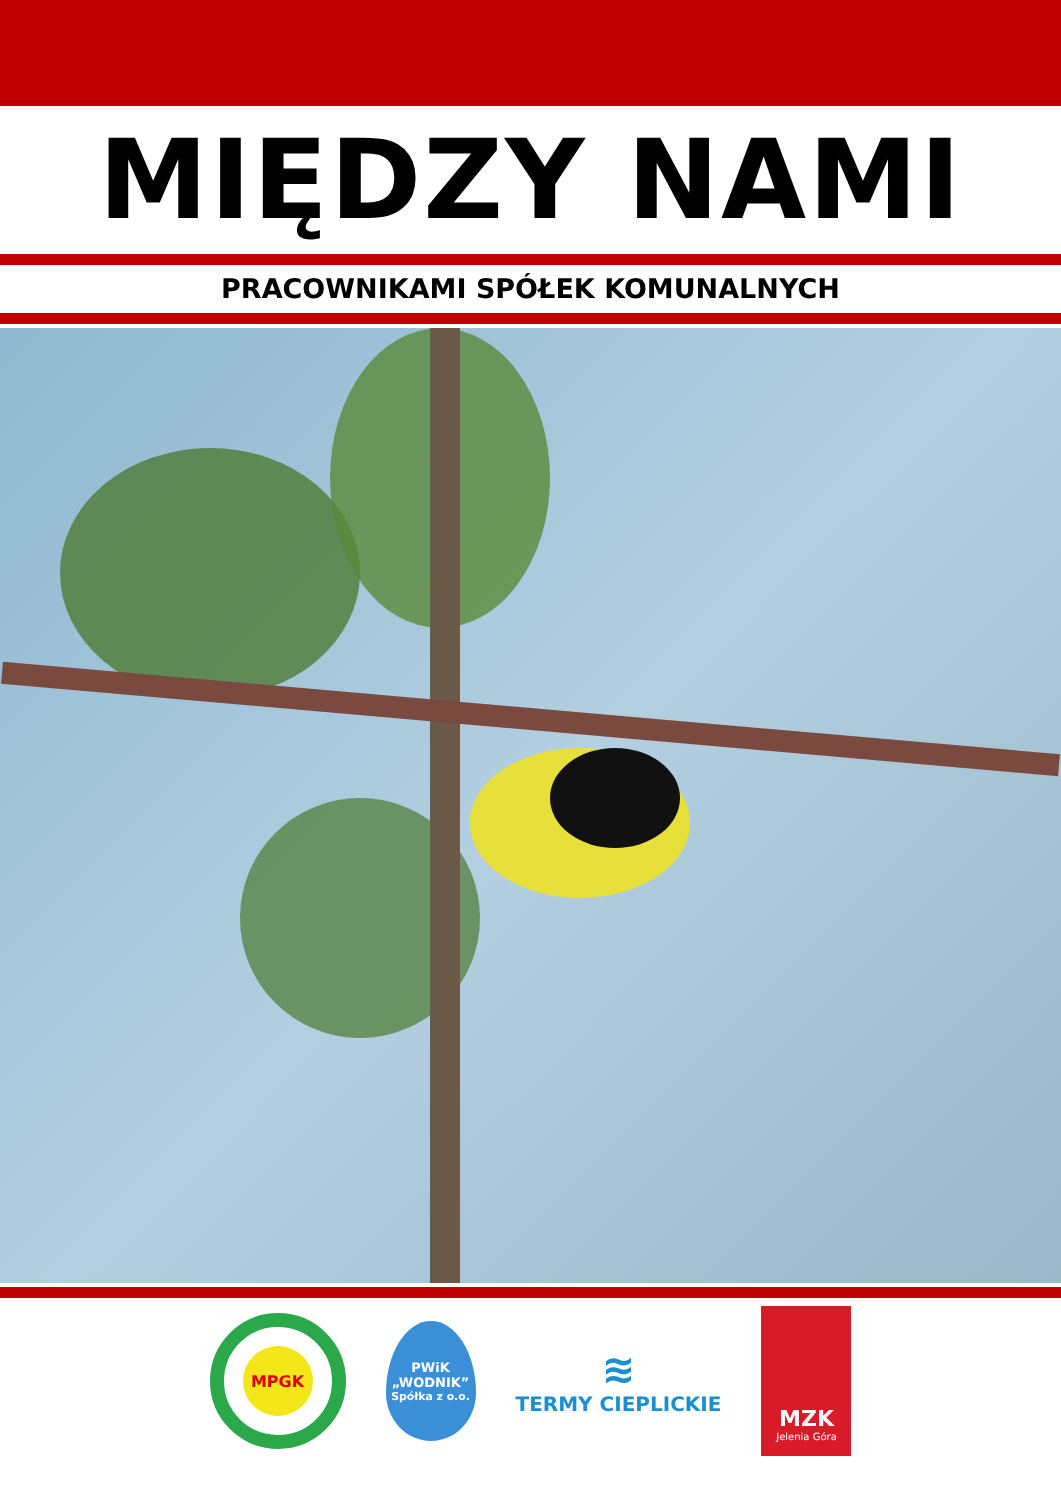MIĘDZY NAMI
PRACOWNIKAMI SPÓŁEK KOMUNALNYCH
MPGK
PWiK
„WODNIK”
Spółka z o.o.
≋
TERMY CIEPLICKIE
MZK
Jelenia Góra